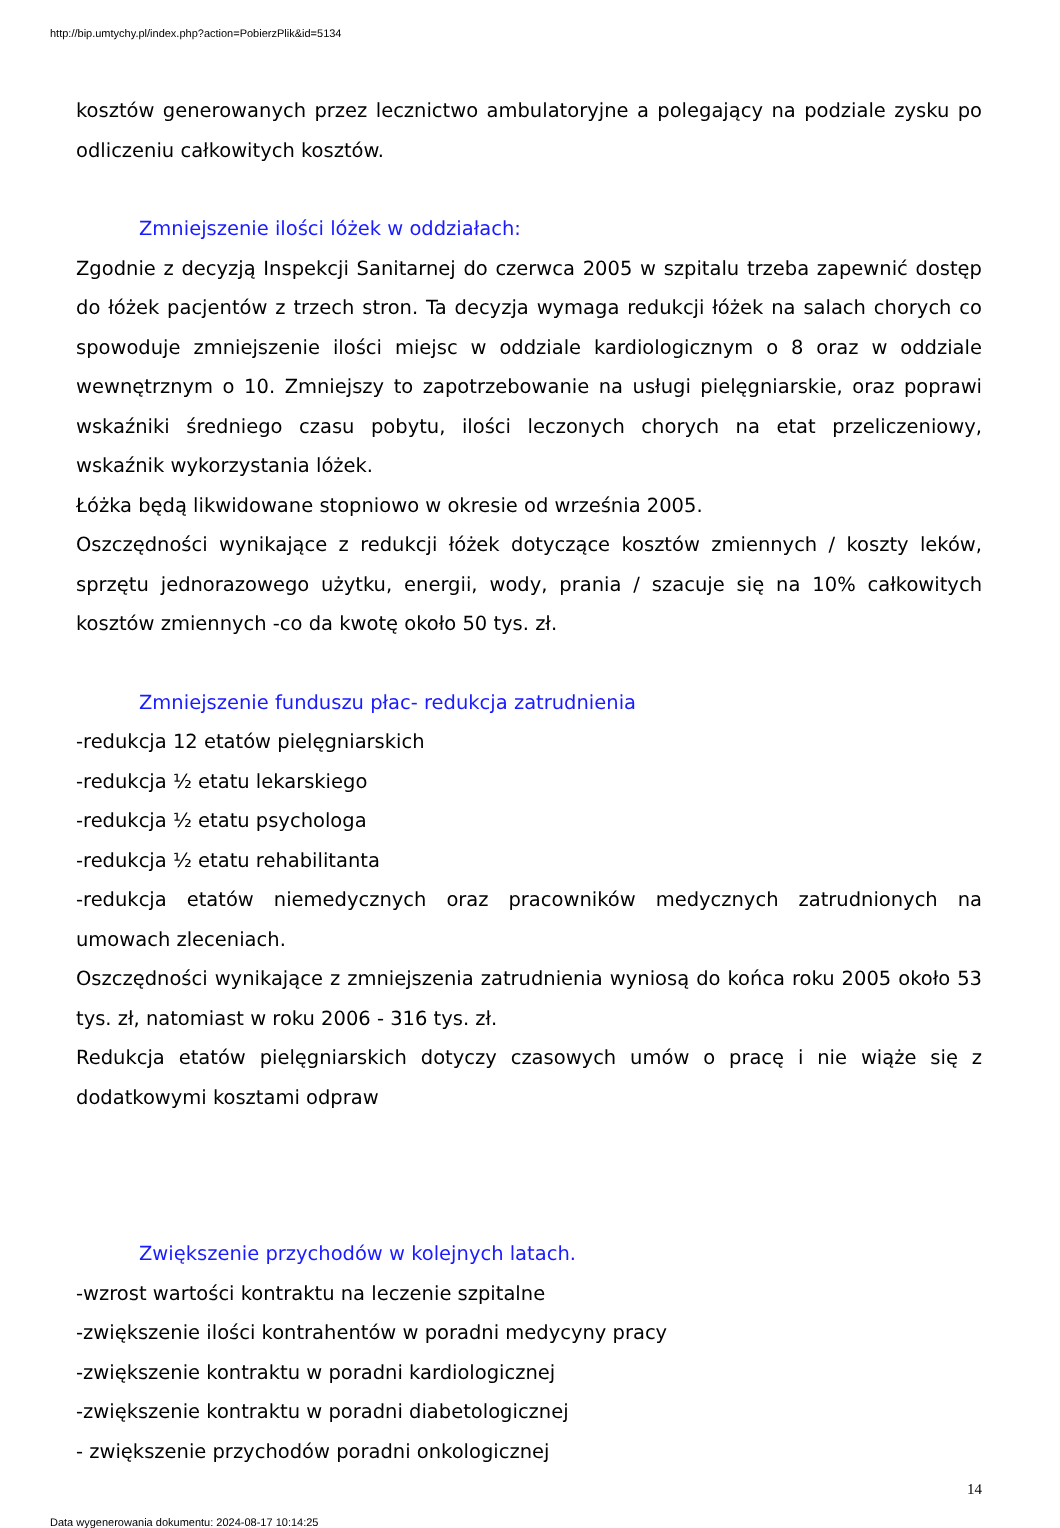http://bip.umtychy.pl/index.php?action=PobierzPlik&id=5134
kosztów generowanych przez lecznictwo ambulatoryjne a polegający na podziale zysku po odliczeniu całkowitych kosztów.
Zmniejszenie ilości lóżek w oddziałach:
Zgodnie z decyzją Inspekcji Sanitarnej do czerwca 2005 w szpitalu trzeba zapewnić dostęp do łóżek pacjentów z trzech stron. Ta decyzja wymaga redukcji łóżek na salach chorych co spowoduje zmniejszenie ilości miejsc w oddziale kardiologicznym o 8 oraz w oddziale wewnętrznym o 10. Zmniejszy to zapotrzebowanie na usługi pielęgniarskie, oraz poprawi wskaźniki średniego czasu pobytu, ilości leczonych chorych na etat przeliczeniowy, wskaźnik wykorzystania lóżek.
Łóżka będą likwidowane stopniowo w okresie od września 2005.
Oszczędności wynikające z redukcji łóżek dotyczące kosztów zmiennych / koszty leków, sprzętu jednorazowego użytku, energii, wody, prania / szacuje się na 10% całkowitych kosztów zmiennych -co da kwotę około 50 tys. zł.
Zmniejszenie funduszu płac- redukcja zatrudnienia
-redukcja 12 etatów pielęgniarskich
-redukcja ½ etatu lekarskiego
-redukcja ½ etatu psychologa
-redukcja ½ etatu rehabilitanta
-redukcja etatów niemedycznych oraz pracowników medycznych zatrudnionych na umowach zleceniach.
Oszczędności wynikające z zmniejszenia zatrudnienia wyniosą do końca roku 2005 około 53 tys. zł, natomiast w roku 2006 - 316 tys. zł.
Redukcja etatów pielęgniarskich dotyczy czasowych umów o pracę i nie wiąże się z dodatkowymi kosztami odpraw
Zwiększenie przychodów w kolejnych latach.
-wzrost wartości kontraktu na leczenie szpitalne
-zwiększenie ilości kontrahentów w poradni medycyny pracy
-zwiększenie kontraktu w poradni kardiologicznej
-zwiększenie kontraktu w poradni diabetologicznej
- zwiększenie przychodów poradni onkologicznej
14
Data wygenerowania dokumentu: 2024-08-17 10:14:25